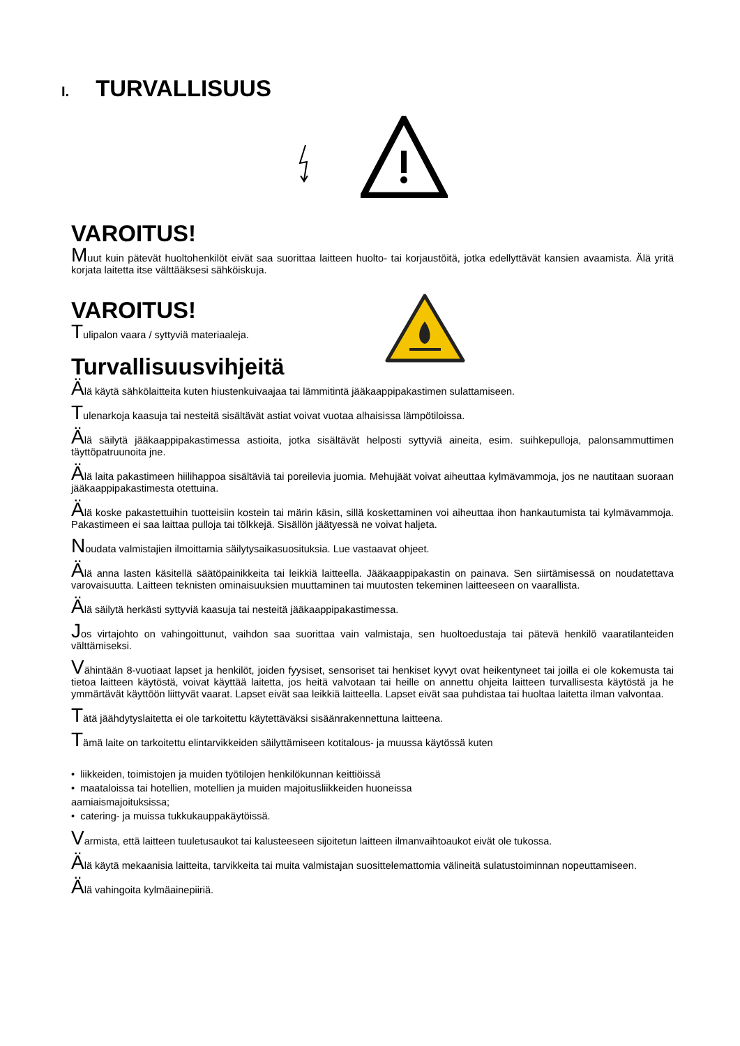I. TURVALLISUUS
VAROITUS!
Muut kuin pätevät huoltohenkilöt eivät saa suorittaa laitteen huolto- tai korjaustöitä, jotka edellyttävät kansien avaamista. Älä yritä korjata laitetta itse välttääksesi sähköiskuja.
VAROITUS!
Tulipalon vaara / syttyviä materiaaleja.
Turvallisuusvihjeitä
Älä käytä sähkölaitteita kuten hiustenkuivaajaa tai lämmitintä jääkaappipakastimen sulattamiseen.
Tulenarkoja kaasuja tai nesteitä sisältävät astiat voivat vuotaa alhaisissa lämpötiloissa.
Älä säilytä jääkaappipakastimessa astioita, jotka sisältävät helposti syttyviä aineita, esim. suihkepulloja, palonsammuttimen täyttöpatruunoita jne.
Älä laita pakastimeen hiilihappoa sisältäviä tai poreilevia juomia. Mehujäät voivat aiheuttaa kylmävammoja, jos ne nautitaan suoraan jääkaappipakastimesta otettuina.
Älä koske pakastettuihin tuotteisiin kostein tai märin käsin, sillä koskettaminen voi aiheuttaa ihon hankautumista tai kylmävammoja. Pakastimeen ei saa laittaa pulloja tai tölkkejä. Sisällön jäätyessä ne voivat haljeta.
Noudata valmistajien ilmoittamia säilytysaikasuosituksia. Lue vastaavat ohjeet.
Älä anna lasten käsitellä säätöpainikkeita tai leikkiä laitteella. Jääkaappipakastin on painava. Sen siirtämisessä on noudatettava varovaisuutta. Laitteen teknisten ominaisuuksien muuttaminen tai muutosten tekeminen laitteeseen on vaarallista.
Älä säilytä herkästi syttyviä kaasuja tai nesteitä jääkaappipakastimessa.
Jos virtajohto on vahingoittunut, vaihdon saa suorittaa vain valmistaja, sen huoltoedustaja tai pätevä henkilö vaaratilanteiden välttämiseksi.
Vähintään 8-vuotiaat lapset ja henkilöt, joiden fyysiset, sensoriset tai henkiset kyvyt ovat heikentyneet tai joilla ei ole kokemusta tai tietoa laitteen käytöstä, voivat käyttää laitetta, jos heitä valvotaan tai heille on annettu ohjeita laitteen turvallisesta käytöstä ja he ymmärtävät käyttöön liittyvät vaarat. Lapset eivät saa leikkiä laitteella. Lapset eivät saa puhdistaa tai huoltaa laitetta ilman valvontaa.
Tätä jäähdytyslaitetta ei ole tarkoitettu käytettäväksi sisäänrakennettuna laitteena.
Tämä laite on tarkoitettu elintarvikkeiden säilyttämiseen kotitalous- ja muussa käytössä kuten
• liikkeiden, toimistojen ja muiden työtilojen henkilökunnan keittiöissä
• maataloissa tai hotellien, motellien ja muiden majoitusliikkeiden huoneissa
aamiaismajoituksissa;
• catering- ja muissa tukkukauppakäytöissä.
Varmista, että laitteen tuuletusaukot tai kalusteeseen sijoitetun laitteen ilmanvaihtoaukot eivät ole tukossa.
Älä käytä mekaanisia laitteita, tarvikkeita tai muita valmistajan suosittelemattomia välineitä sulatustoiminnan nopeuttamiseen.
Älä vahingoita kylmäainepiiriä.